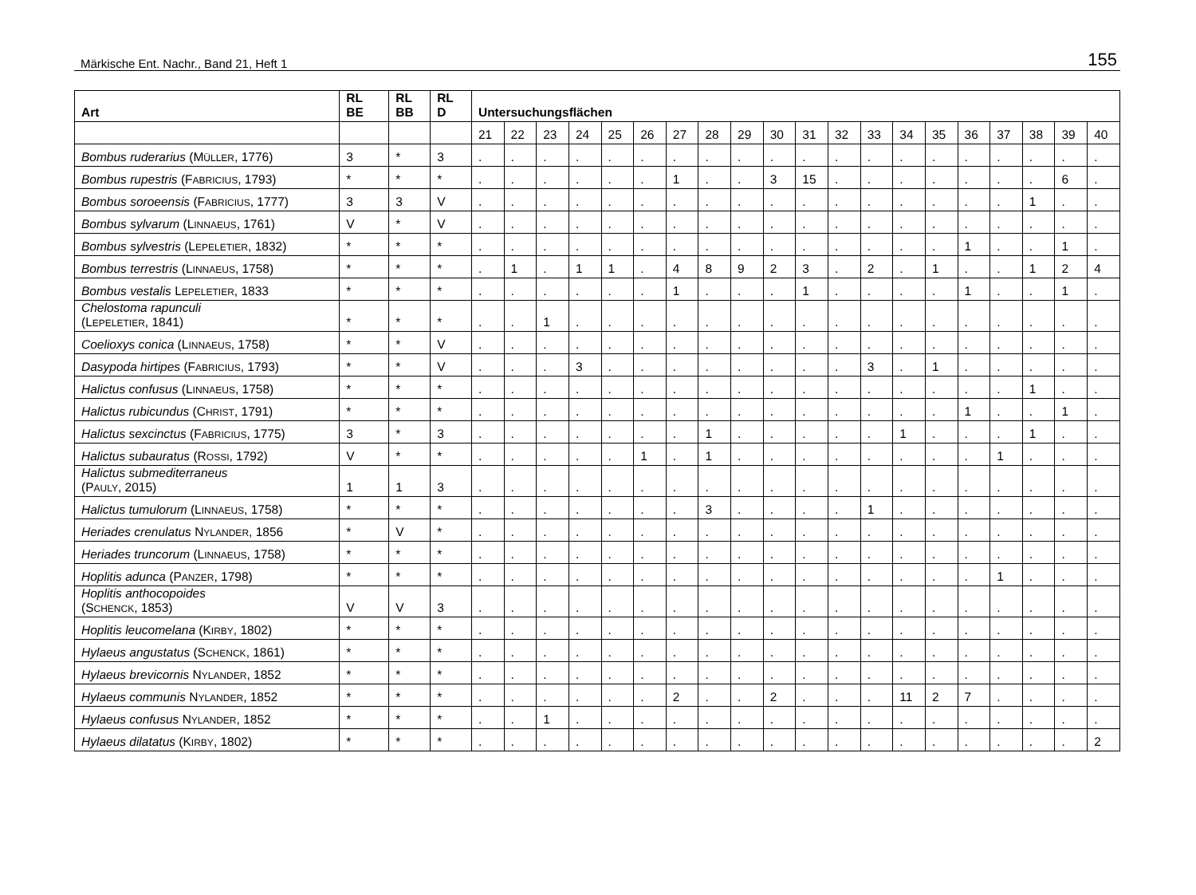Märkische Ent. Nachr., Band 21, Heft 1 155
| Art | RL BE | RL BB | RL D | Untersuchungsflächen | | | | | | | | | | | | | | | | | | | |
| --- | --- | --- | --- | --- | --- | --- | --- | --- | --- | --- | --- | --- | --- | --- | --- | --- | --- | --- | --- | --- | --- | --- | --- |
| | | | | 21 | 22 | 23 | 24 | 25 | 26 | 27 | 28 | 29 | 30 | 31 | 32 | 33 | 34 | 35 | 36 | 37 | 38 | 39 | 40 |
| Bombus ruderarius (M ÜLLER , 1776) | 3 | * | 3 | . | . | . | . | . | . | . | . | . | . | . | . | . | . | . | . | . | . | . | . |
| Bombus rupestris (F ABRICIUS , 1793) | * | * | * | . | . | . | . | . | . | 1 | . | . | 3 | 15 | . | . | . | . | . | . | . | 6 | . |
| Bombus soroeensis (F ABRICIUS , 1777) | 3 | 3 | V | . | . | . | . | . | . | . | . | . | . | . | . | . | . | . | . | . | 1 | . | . |
| Bombus sylvarum (L INNAEUS , 1761) | V | * | V | . | . | . | . | . | . | . | . | . | . | . | . | . | . | . | . | . | . | . | . |
| Bombus sylvestris (L EPELETIER , 1832) | * | * | * | . | . | . | . | . | . | . | . | . | . | . | . | . | . | . | 1 | . | . | 1 | . |
| Bombus terrestris (L INNAEUS , 1758) | * | * | * | . | 1 | . | 1 | 1 | . | 4 | 8 | 9 | 2 | 3 | . | 2 | . | 1 | . | . | 1 | 2 | 4 |
| Bombus vestalis L EPELETIER , 1833 | * | * | * | . | . | . | . | . | . | 1 | . | . | . | 1 | . | . | . | . | 1 | . | . | 1 | . |
| Chelostoma rapunculi (L EPELETIER , 1841) | * | * | * | . | . | 1 | . | . | . | . | . | . | . | . | . | . | . | . | . | . | . | . | . |
| Coelioxys conica (L INNAEUS , 1758) | * | * | V | . | . | . | . | . | . | . | . | . | . | . | . | . | . | . | . | . | . | . | . |
| Dasypoda hirtipes (F ABRICIUS , 1793) | * | * | V | . | . | . | 3 | . | . | . | . | . | . | . | . | 3 | . | 1 | . | . | . | . | . |
| Halictus confusus (L INNAEUS , 1758) | * | * | * | . | . | . | . | . | . | . | . | . | . | . | . | . | . | . | . | . | 1 | . | . |
| Halictus rubicundus (C HRIST , 1791) | * | * | * | . | . | . | . | . | . | . | . | . | . | . | . | . | . | . | 1 | . | . | 1 | . |
| Halictus sexcinctus (F ABRICIUS , 1775) | 3 | * | 3 | . | . | . | . | . | . | . | 1 | . | . | . | . | . | 1 | . | . | . | 1 | . | . |
| Halictus subauratus (R OSSI , 1792) | V | * | * | . | . | . | . | . | 1 | . | 1 | . | . | . | . | . | . | . | . | 1 | . | . | . |
| Halictus submediterraneus (P AULY , 2015) | 1 | 1 | 3 | . | . | . | . | . | . | . | . | . | . | . | . | . | . | . | . | . | . | . | . |
| Halictus tumulorum (L INNAEUS , 1758) | * | * | * | . | . | . | . | . | . | . | 3 | . | . | . | . | 1 | . | . | . | . | . | . | . |
| Heriades crenulatus N YLANDER , 1856 | * | V | * | . | . | . | . | . | . | . | . | . | . | . | . | . | . | . | . | . | . | . | . |
| Heriades truncorum (L INNAEUS , 1758) | * | * | * | . | . | . | . | . | . | . | . | . | . | . | . | . | . | . | . | . | . | . | . |
| Hoplitis adunca (P ANZER , 1798) | * | * | * | . | . | . | . | . | . | . | . | . | . | . | . | . | . | . | . | 1 | . | . | . |
| Hoplitis anthocopoides (S CHENCK , 1853) | V | V | 3 | . | . | . | . | . | . | . | . | . | . | . | . | . | . | . | . | . | . | . | . |
| Hoplitis leucomelana (K IRBY , 1802) | * | * | * | . | . | . | . | . | . | . | . | . | . | . | . | . | . | . | . | . | . | . | . |
| Hylaeus angustatus (S CHENCK , 1861) | * | * | * | . | . | . | . | . | . | . | . | . | . | . | . | . | . | . | . | . | . | . | . |
| Hylaeus brevicornis N YLANDER , 1852 | * | * | * | . | . | . | . | . | . | . | . | . | . | . | . | . | . | . | . | . | . | . | . |
| Hylaeus communis N YLANDER , 1852 | * | * | * | . | . | . | . | . | . | 2 | . | . | 2 | . | . | . | 11 | 2 | 7 | . | . | . | . |
| Hylaeus confusus N YLANDER , 1852 | * | * | * | . | . | 1 | . | . | . | . | . | . | . | . | . | . | . | . | . | . | . | . | . |
| Hylaeus dilatatus (K IRBY , 1802) | * | * | * | . | . | . | . | . | . | . | . | . | . | . | . | . | . | . | . | . | . | . | 2 |